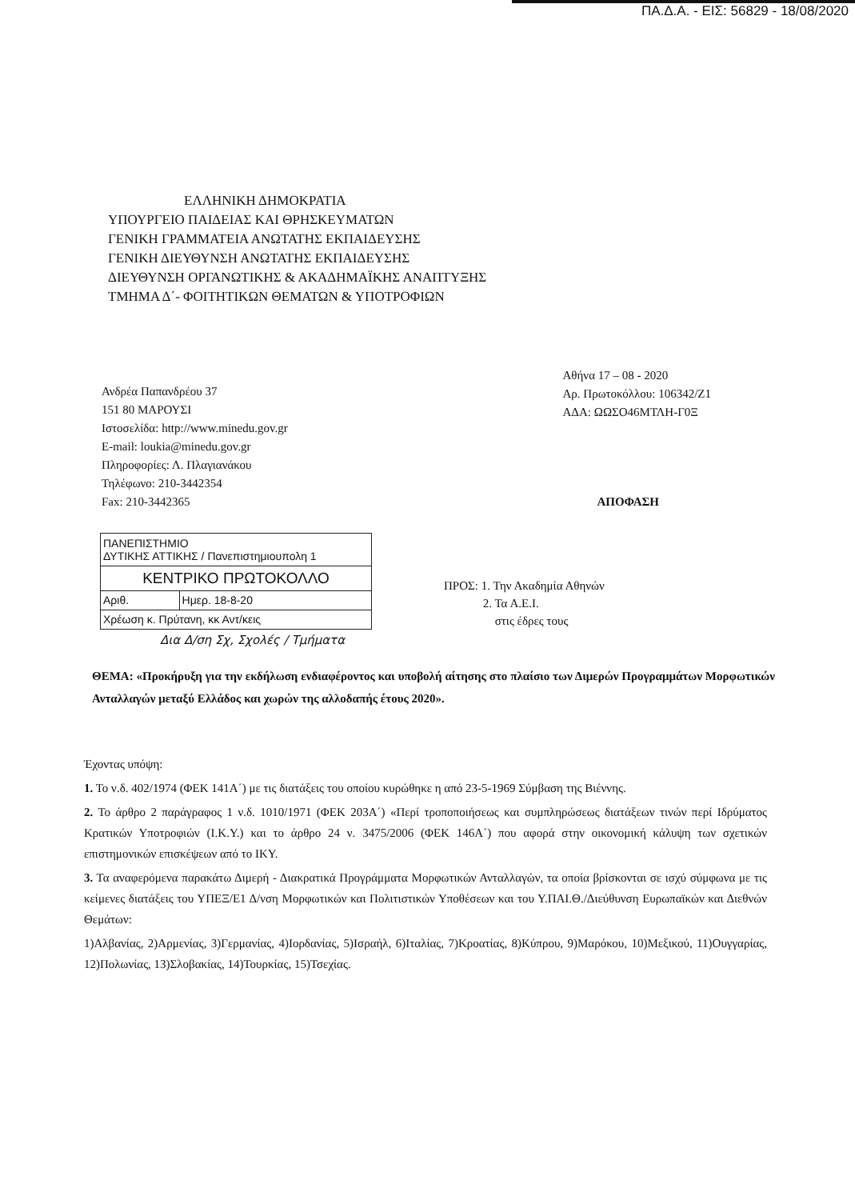ΠΑ.Δ.Α. - ΕΙΣ: 56829 - 18/08/2020
ΕΛΛΗΝΙΚΗ ΔΗΜΟΚΡΑΤΙΑ
ΥΠΟΥΡΓΕΙΟ ΠΑΙΔΕΙΑΣ ΚΑΙ ΘΡΗΣΚΕΥΜΑΤΩΝ
ΓΕΝΙΚΗ ΓΡΑΜΜΑΤΕΙΑ ΑΝΩΤΑΤΗΣ ΕΚΠΑΙΔΕΥΣΗΣ
ΓΕΝΙΚΗ ΔΙΕΥΘΥΝΣΗ ΑΝΩΤΑΤΗΣ ΕΚΠΑΙΔΕΥΣΗΣ
ΔΙΕΥΘΥΝΣΗ ΟΡΓΑΝΩΤΙΚΗΣ & ΑΚΑΔΗΜΑΪΚΗΣ ΑΝΑΠΤΥΞΗΣ
ΤΜΗΜΑ Δ΄- ΦΟΙΤΗΤΙΚΩΝ ΘΕΜΑΤΩΝ & ΥΠΟΤΡΟΦΙΩΝ
Ανδρέα Παπανδρέου 37
151 80 ΜΑΡΟΥΣΙ
Ιστοσελίδα: http://www.minedu.gov.gr
E-mail: loukia@minedu.gov.gr
Πληροφορίες: Λ. Πλαγιανάκου
Τηλέφωνο: 210-3442354
Fax: 210-3442365
Αθήνα 17 – 08 - 2020
Αρ. Πρωτοκόλλου: 106342/Ζ1
ΑΔΑ: ΩΩΣΟ46ΜΤΛΗ-Γ0Ξ
ΑΠΟΦΑΣΗ
| ΠΑΝΕΠΙΣΤΗΜΙΟ ΔΥΤΙΚΗΣ ΑΤΤΙΚΗΣ / Πανεπιστημιουπολη 1 | |
| ΚΕΝΤΡΙΚΟ ΠΡΩΤΟΚΟΛΛΟ | |
| Αριθ. | Ημερ. 18-8-20 |
| Χρέωση κ. Πρύτανη, κκ Αντ/κεις | |
ΠΡΟΣ: 1. Την Ακαδημία Αθηνών
2. Τα Α.Ε.Ι.
στις έδρες τους
Δια Δ/ση Σχ, Σχολές / Τμήματα
ΘΕΜΑ: «Προκήρυξη για την εκδήλωση ενδιαφέροντος και υποβολή αίτησης στο πλαίσιο των Διμερών Προγραμμάτων Μορφωτικών Ανταλλαγών μεταξύ Ελλάδος και χωρών της αλλοδαπής έτους 2020».
Έχοντας υπόψη:
1. Το ν.δ. 402/1974 (ΦΕΚ 141Α΄) με τις διατάξεις του οποίου κυρώθηκε η από 23-5-1969 Σύμβαση της Βιέννης.
2. Το άρθρο 2 παράγραφος 1 ν.δ. 1010/1971 (ΦΕΚ 203Α΄) «Περί τροποποιήσεως και συμπληρώσεως διατάξεων τινών περί Ιδρύματος Κρατικών Υποτροφιών (Ι.Κ.Υ.) και το άρθρο 24 ν. 3475/2006 (ΦΕΚ 146Α΄) που αφορά στην οικονομική κάλυψη των σχετικών επιστημονικών επισκέψεων από το ΙΚΥ.
3. Τα αναφερόμενα παρακάτω Διμερή - Διακρατικά Προγράμματα Μορφωτικών Ανταλλαγών, τα οποία βρίσκονται σε ισχύ σύμφωνα με τις κείμενες διατάξεις του ΥΠΕΞ/Ε1 Δ/νση Μορφωτικών και Πολιτιστικών Υποθέσεων και του Υ.ΠΑΙ.Θ./Διεύθυνση Ευρωπαϊκών και Διεθνών Θεμάτων:
1)Αλβανίας, 2)Αρμενίας, 3)Γερμανίας, 4)Ιορδανίας, 5)Ισραήλ, 6)Ιταλίας, 7)Κροατίας, 8)Κύπρου, 9)Μαρόκου, 10)Μεξικού, 11)Ουγγαρίας, 12)Πολωνίας, 13)Σλοβακίας, 14)Τουρκίας, 15)Τσεχίας.